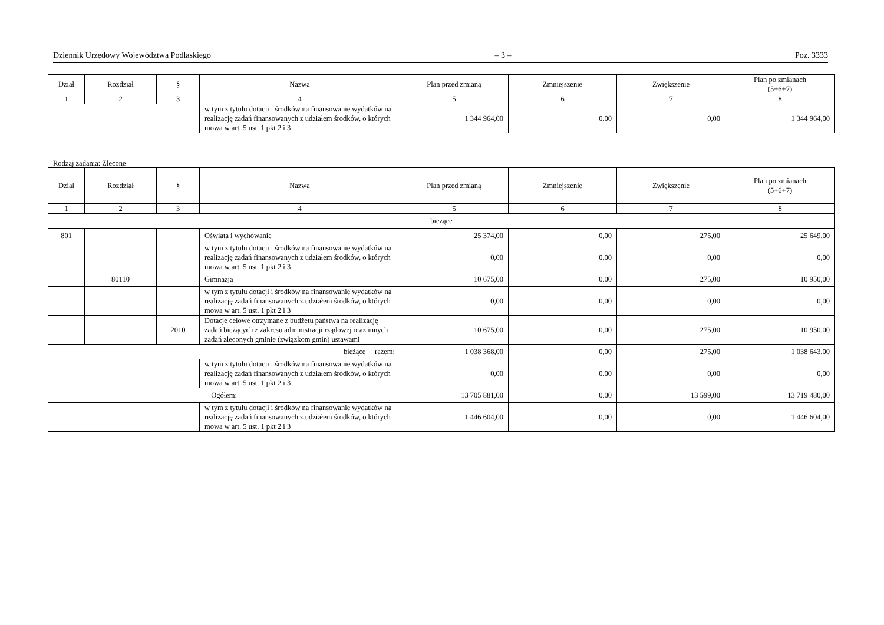Dziennik Urzędowy Województwa Podlaskiego – 3 – Poz. 3333
| Dział | Rozdział | § | Nazwa | Plan przed zmianą | Zmniejszenie | Zwiększenie | Plan po zmianach (5+6+7) |
| --- | --- | --- | --- | --- | --- | --- | --- |
| 1 | 2 | 3 | 4 | 5 | 6 | 7 | 8 |
| | | | w tym z tytułu dotacji i środków na finansowanie wydatków na realizację zadań finansowanych z udziałem środków, o których mowa w art. 5 ust. 1 pkt 2 i 3 | 1 344 964,00 | 0,00 | 0,00 | 1 344 964,00 |
Rodzaj zadania: Zlecone
| Dział | Rozdział | § | Nazwa | Plan przed zmianą | Zmniejszenie | Zwiększenie | Plan po zmianach (5+6+7) |
| --- | --- | --- | --- | --- | --- | --- | --- |
| 1 | 2 | 3 | 4 | 5 | 6 | 7 | 8 |
| bieżące | | | | | | | |
| 801 | | | Oświata i wychowanie | 25 374,00 | 0,00 | 275,00 | 25 649,00 |
| | | | w tym z tytułu dotacji i środków na finansowanie wydatków na realizację zadań finansowanych z udziałem środków, o których mowa w art. 5 ust. 1 pkt 2 i 3 | 0,00 | 0,00 | 0,00 | 0,00 |
| | 80110 | | Gimnazja | 10 675,00 | 0,00 | 275,00 | 10 950,00 |
| | | | w tym z tytułu dotacji i środków na finansowanie wydatków na realizację zadań finansowanych z udziałem środków, o których mowa w art. 5 ust. 1 pkt 2 i 3 | 0,00 | 0,00 | 0,00 | 0,00 |
| | | 2010 | Dotacje celowe otrzymane z budżetu państwa na realizację zadań bieżących z zakresu administracji rządowej oraz innych zadań zleconych gminie (związkom gmin) ustawami | 10 675,00 | 0,00 | 275,00 | 10 950,00 |
| bieżące razem: | | | | 1 038 368,00 | 0,00 | 275,00 | 1 038 643,00 |
| | | | w tym z tytułu dotacji i środków na finansowanie wydatków na realizację zadań finansowanych z udziałem środków, o których mowa w art. 5 ust. 1 pkt 2 i 3 | 0,00 | 0,00 | 0,00 | 0,00 |
| Ogółem: | | | | 13 705 881,00 | 0,00 | 13 599,00 | 13 719 480,00 |
| | | | w tym z tytułu dotacji i środków na finansowanie wydatków na realizację zadań finansowanych z udziałem środków, o których mowa w art. 5 ust. 1 pkt 2 i 3 | 1 446 604,00 | 0,00 | 0,00 | 1 446 604,00 |